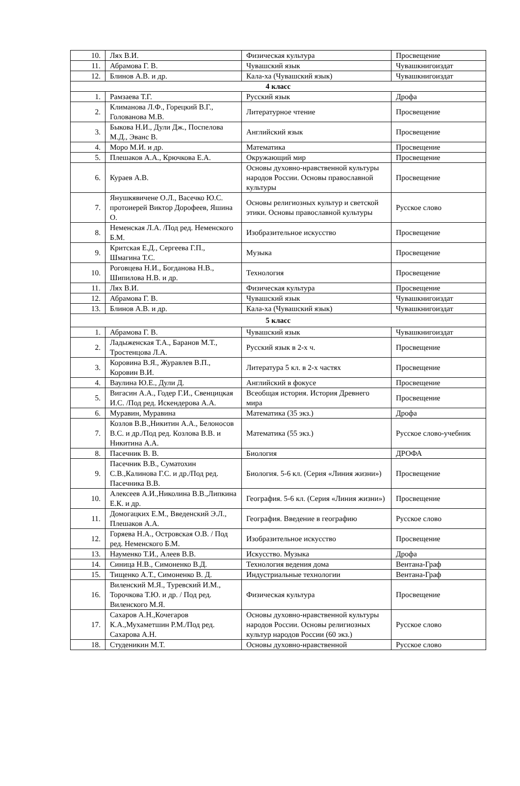| 10. | Лях В.И. | Физическая культура | Просвещение |
| 11. | Абрамова Г. В. | Чувашский язык | Чувашкнигоиздат |
| 12. | Блинов А.В. и др. | Кала-ха (Чувашский язык) | Чувашкнигоиздат |
| 4 класс | | | |
| 1. | Рамзаева Т.Г. | Русский язык | Дрофа |
| 2. | Климанова Л.Ф., Горецкий В.Г., Голованова М.В. | Литературное чтение | Просвещение |
| 3. | Быкова Н.И., Дули Дж., Поспелова М.Д., Эванс В. | Английский язык | Просвещение |
| 4. | Моро М.И. и др. | Математика | Просвещение |
| 5. | Плешаков А.А., Крючкова Е.А. | Окружающий мир | Просвещение |
| 6. | Кураев А.В. | Основы духовно-нравственной культуры народов России. Основы православной культуры | Просвещение |
| 7. | Янушкявичене О.Л., Васечко Ю.С. протоиерей Виктор Дорофеев, Яшина О. | Основы религиозных культур и светской этики. Основы православной культуры | Русское слово |
| 8. | Неменская Л.А. /Под ред. Неменского Б.М. | Изобразительное искусство | Просвещение |
| 9. | Критская Е.Д., Сергеева Г.П., Шмагина Т.С. | Музыка | Просвещение |
| 10. | Роговцева Н.И., Богданова Н.В., Шипилова Н.В. и др. | Технология | Просвещение |
| 11. | Лях В.И. | Физическая культура | Просвещение |
| 12. | Абрамова Г. В. | Чувашский язык | Чувашкнигоиздат |
| 13. | Блинов А.В. и др. | Кала-ха (Чувашский язык) | Чувашкнигоиздат |
| 5 класс | | | |
| 1. | Абрамова Г. В. | Чувашский язык | Чувашкнигоиздат |
| 2. | Ладыженская Т.А., Баранов М.Т., Тростенцова Л.А. | Русский язык в 2-х ч. | Просвещение |
| 3. | Коровина В.Я., Журавлев В.П., Коровин В.И. | Литература 5 кл. в 2-х частях | Просвещение |
| 4. | Ваулина Ю.Е., Дули Д. | Английский в фокусе | Просвещение |
| 5. | Вигасин А.А., Годер Г.И., Свенцицкая И.С. /Под ред. Искендерова А.А. | Всеобщая история. История Древнего мира | Просвещение |
| 6. | Муравин, Муравина | Математика (35 экз.) | Дрофа |
| 7. | Козлов В.В.,Никитин А.А., Белоносов В.С. и др./Под ред. Козлова В.В. и Никитина А.А. | Математика (55 экз.) | Русское слово-учебник |
| 8. | Пасечник В. В. | Биология | ДРОФА |
| 9. | Пасечник В.В., Суматохин С.В.,Калинова Г.С. и др./Под ред. Пасечника В.В. | Биология. 5-6 кл. (Серия «Линия жизни») | Просвещение |
| 10. | Алексеев А.И.,Николина В.В.,Липкина Е.К. и др. | География. 5-6 кл. (Серия «Линия жизни») | Просвещение |
| 11. | Домогацких Е.М., Введенский Э.Л., Плешаков А.А. | География. Введение в географию | Русское слово |
| 12. | Горяева Н.А., Островская О.В. / Под ред. Неменского Б.М. | Изобразительное искусство | Просвещение |
| 13. | Науменко Т.И., Алеев В.В. | Искусство. Музыка | Дрофа |
| 14. | Синица Н.В., Симоненко В.Д. | Технология ведения дома | Вентана-Граф |
| 15. | Тищенко А.Т., Симоненко В. Д. | Индустриальные технологии | Вентана-Граф |
| 16. | Виленский М.Я., Туревский И.М., Торочкова Т.Ю. и др. / Под ред. Виленского М.Я. | Физическая культура | Просвещение |
| 17. | Сахаров А.Н.,Кочегаров К.А.,Мухаметшин Р.М./Под ред. Сахарова А.Н. | Основы духовно-нравственной культуры народов России. Основы религиозных культур народов России (60 экз.) | Русское слово |
| 18. | Студеникин М.Т. | Основы духовно-нравственной | Русское слово |